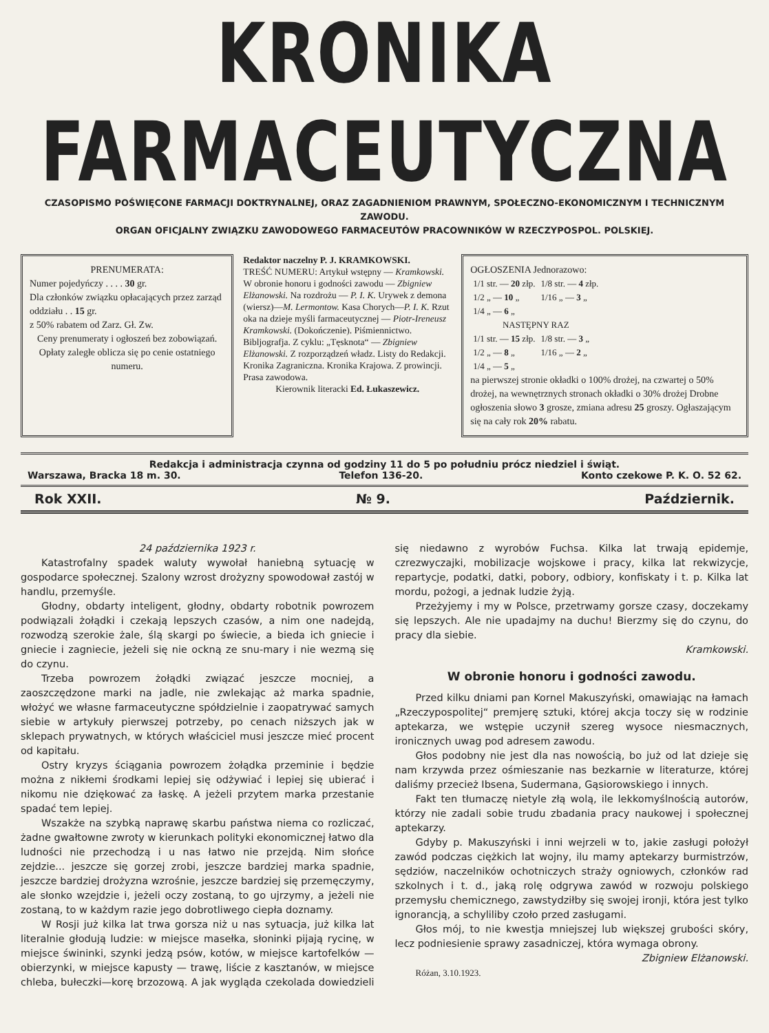KRONIKA FARMACEUTYCZNA
CZASOPISMO POŚWIĘCONE FARMACJI DOKTRYNALNEJ, ORAZ ZAGADNIENIOM PRAWNYM, SPOŁECZNO-EKONOMICZNYM I TECHNICZNYM ZAWODU.
ORGAN OFICJALNY ZWIĄZKU ZAWODOWEGO FARMACEUTÓW PRACOWNIKÓW W RZECZYPOSPOL. POLSKIEJ.
PRENUMERATA:
Numer pojedyńczy . . . . 30 gr.
Dla członków związku opłacających przez zarząd oddziału . . 15 gr.
z 50% rabatem od Zarz. Gł. Zw.
Ceny prenumeraty i ogłoszeń bez zobowiązań.
Opłaty zaległe oblicza się po cenie ostatniego numeru.
Redaktor naczelny P. J. KRAMKOWSKI.
TREŚĆ NUMERU: Artykuł wstępny — Kramkowski. W obronie honoru i godności zawodu — Zbigniew Elżanowski. Na rozdrożu — P. I. K. Urywek z demona (wiersz)—M. Lermontow. Kasa Chorych—P. I. K. Rzut oka na dzieje myśli farmaceutycznej — Piotr-Ireneusz Kramkowski. (Dokończenie). Piśmiennictwo. Bibljografja. Z cyklu: „Tęsknota“ — Zbigniew Elżanowski. Z rozporządzeń władz. Listy do Redakcji. Kronika Zagraniczna. Kronika Krajowa. Z prowincji. Prasa zawodowa.
Kierownik literacki Ed. Łukaszewicz.
OGŁOSZENIA Jednorazowo:
| 1/1 str. — 20 złp. | 1/8 str. — 4 złp. |
| 1/2 „ — 10 „ | 1/16 „ — 3 „ |
| 1/4 „ — 6 „ | |
| NASTĘPNY RAZ | |
| 1/1 str. — 15 złp. | 1/8 str. — 3 „ |
| 1/2 „ — 8 „ | 1/16 „ — 2 „ |
| 1/4 „ — 5 „ | |
na pierwszej stronie okładki o 100% drożej, na czwartej o 50% drożej, na wewnętrznych stronach okładki o 30% drożej Drobne ogłoszenia słowo 3 grosze, zmiana adresu 25 groszy. Ogłaszającym się na cały rok 20% rabatu.
Redakcja i administracja czynna od godziny 11 do 5 po południu prócz niedziel i świąt.
Warszawa, Bracka 18 m. 30. Telefon 136-20. Konto czekowe P. K. O. 52 62.
Rok XXII. № 9. Październik.
24 października 1923 r.
Katastrofalny spadek waluty wywołał haniebną sytuację w gospodarce społecznej. Szalony wzrost drożyzny spowodował zastój w handlu, przemyśle.
Głodny, obdarty inteligent, głodny, obdarty robotnik powrozem podwiązali żołądki i czekają lepszych czasów, a nim one nadejdą, rozwodzą szerokie żale, ślą skargi po świecie, a bieda ich gniecie i gniecie i zagniecie, jeżeli się nie ockną ze snu-mary i nie wezmą się do czynu.
Trzeba powrozem żołądki związać jeszcze mocniej, a zaoszczędzone marki na jadle, nie zwlekając aż marka spadnie, włożyć we własne farmaceutyczne spółdzielnie i zaopatrywać samych siebie w artykuły pierwszej potrzeby, po cenach niższych jak w sklepach prywatnych, w których właściciel musi jeszcze mieć procent od kapitału.
Ostry kryzys ściągania powrozem żołądka przeminie i będzie można z nikłemi środkami lepiej się odżywiać i lepiej się ubierać i nikomu nie dziękować za łaskę. A jeżeli przytem marka przestanie spadać tem lepiej.
Wszakże na szybką naprawę skarbu państwa niema co rozliczać, żadne gwałtowne zwroty w kierunkach polityki ekonomicznej łatwo dla ludności nie przechodzą i u nas łatwo nie przejdą. Nim słońce zejdzie... jeszcze się gorzej zrobi, jeszcze bardziej marka spadnie, jeszcze bardziej drożyzna wzrośnie, jeszcze bardziej się przemęczymy, ale słonko wzejdzie i, jeżeli oczy zostaną, to go ujrzymy, a jeżeli nie zostaną, to w każdym razie jego dobrotliwego ciepła doznamy.
W Rosji już kilka lat trwa gorsza niż u nas sytuacja, już kilka lat literalnie głodują ludzie: w miejsce masełka, słoninki pijają rycinę, w miejsce świninki, szynki jedzą psów, kotów, w miejsce kartofelków — obierzynki, w miejsce kapusty — trawę, liście z kasztanów, w miejsce chleba, bułeczki—korę brzozową. A jak wygląda czekolada dowiedzieli się niedawno z wyrobów Fuchsa. Kilka lat trwają epidemje, czrezwyczajki, mobilizacje wojskowe i pracy, kilka lat rekwizycje, repartycje, podatki, datki, pobory, odbiory, konfiskaty i t. p. Kilka lat mordu, pożogi, a jednak ludzie żyją.
Przeżyjemy i my w Polsce, przetrwamy gorsze czasy, doczekamy się lepszych. Ale nie upadajmy na duchu! Bierzmy się do czynu, do pracy dla siebie.
Kramkowski.
W obronie honoru i godności zawodu.
Przed kilku dniami pan Kornel Makuszyński, omawiając na łamach „Rzeczypospolitej“ premjerę sztuki, której akcja toczy się w rodzinie aptekarza, we wstępie uczynił szereg wysoce niesmacznych, ironicznych uwag pod adresem zawodu.
Głos podobny nie jest dla nas nowością, bo już od lat dzieje się nam krzywda przez ośmieszanie nas bezkarnie w literaturze, której daliśmy przecież Ibsena, Sudermana, Gąsiorowskiego i innych.
Fakt ten tłumaczę nietyle złą wolą, ile lekkomyślnością autorów, którzy nie zadali sobie trudu zbadania pracy naukowej i społecznej aptekarzy.
Gdyby p. Makuszyński i inni wejrzeli w to, jakie zasługi położył zawód podczas ciężkich lat wojny, ilu mamy aptekarzy burmistrzów, sędziów, naczelników ochotniczych straży ogniowych, członków rad szkolnych i t. d., jaką rolę odgrywa zawód w rozwoju polskiego przemysłu chemicznego, zawstydziłby się swojej ironji, która jest tylko ignorancją, a schyliliby czoło przed zasługami.
Głos mój, to nie kwestja mniejszej lub większej grubości skóry, lecz podniesienie sprawy zasadniczej, która wymaga obrony.
Zbigniew Elżanowski.
Różan, 3.10.1923.